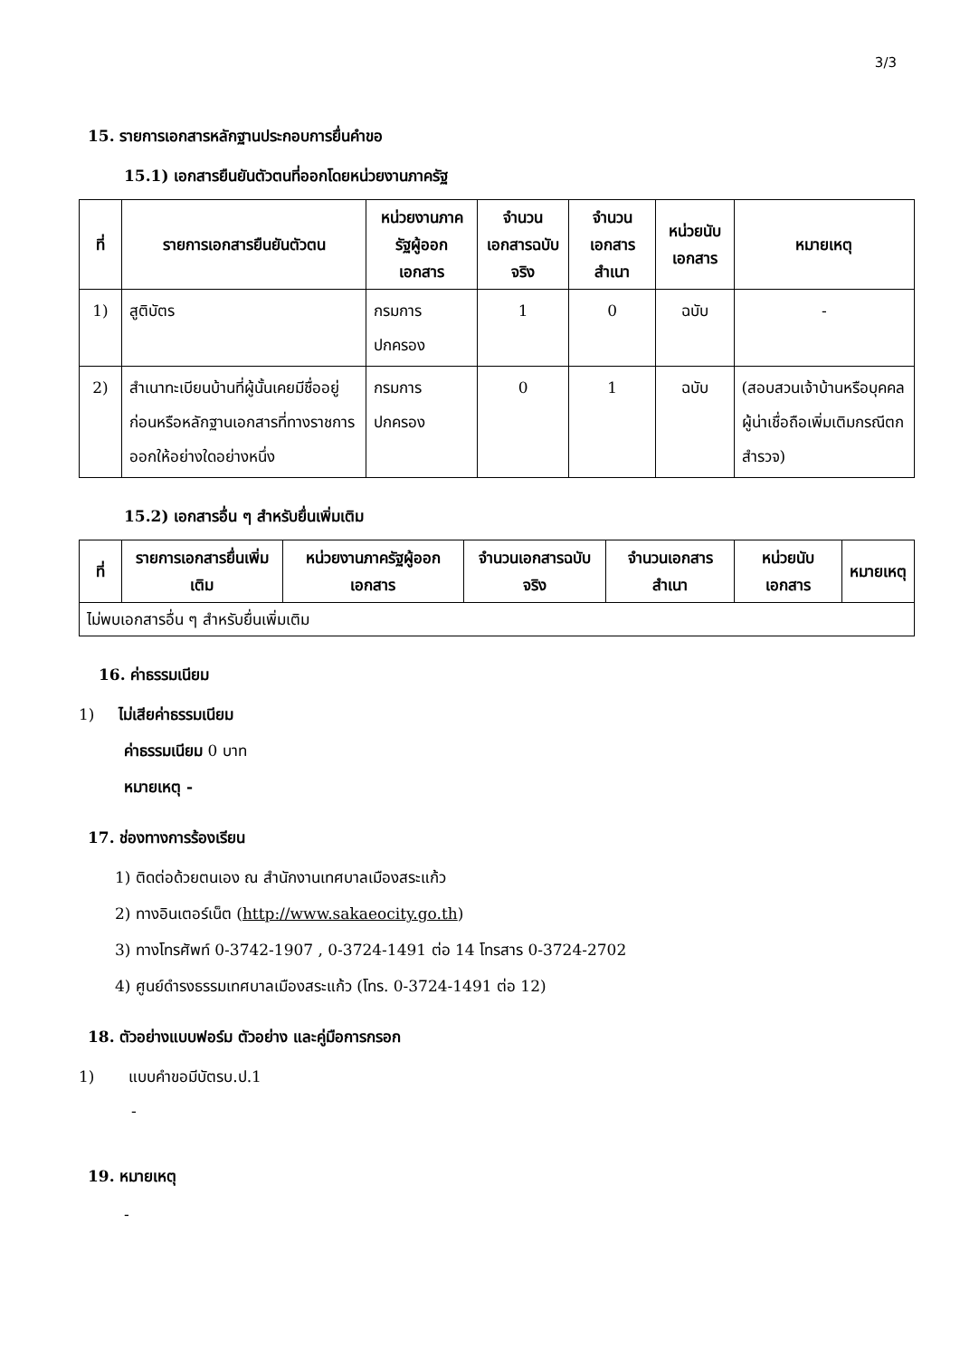3/3
15. รายการเอกสารหลักฐานประกอบการยื่นคำขอ
15.1) เอกสารยืนยันตัวตนที่ออกโดยหน่วยงานภาครัฐ
| ที่ | รายการเอกสารยืนยันตัวตน | หน่วยงานภาครัฐผู้ออกเอกสาร | จำนวนเอกสารฉบับจริง | จำนวนเอกสารสำเนา | หน่วยนับเอกสาร | หมายเหตุ |
| --- | --- | --- | --- | --- | --- | --- |
| 1) | สูติบัตร | กรมการปกครอง | 1 | 0 | ฉบับ | - |
| 2) | สำเนาทะเบียนบ้านที่ผู้นั้นเคยมีชื่ออยู่ก่อนหรือหลักฐานเอกสารที่ทางราชการออกให้อย่างใดอย่างหนึ่ง | กรมการปกครอง | 0 | 1 | ฉบับ | (สอบสวนเจ้าบ้านหรือบุคคลผู้น่าเชื่อถือเพิ่มเติมกรณีตกสำรวจ) |
15.2) เอกสารอื่น ๆ สำหรับยื่นเพิ่มเติม
| ที่ | รายการเอกสารยื่นเพิ่มเติม | หน่วยงานภาครัฐผู้ออกเอกสาร | จำนวนเอกสารฉบับจริง | จำนวนเอกสารสำเนา | หน่วยนับเอกสาร | หมายเหตุ |
| --- | --- | --- | --- | --- | --- | --- |
| ไม่พบเอกสารอื่น ๆ สำหรับยื่นเพิ่มเติม | | | | | | |
16. ค่าธรรมเนียม
1) ไม่เสียค่าธรรมเนียม
ค่าธรรมเนียม 0 บาท
หมายเหตุ -
17. ช่องทางการร้องเรียน
1) ติดต่อด้วยตนเอง ณ สำนักงานเทศบาลเมืองสระแก้ว
2) ทางอินเตอร์เน็ต (http://www.sakaeocity.go.th)
3) ทางโทรศัพท์ 0-3742-1907 , 0-3724-1491 ต่อ 14 โทรสาร 0-3724-2702
4) ศูนย์ดำรงธรรมเทศบาลเมืองสระแก้ว (โทร. 0-3724-1491 ต่อ 12)
18. ตัวอย่างแบบฟอร์ม ตัวอย่าง และคู่มือการกรอก
1) แบบคำขอมีบัตรบ.ป.1
-
19. หมายเหตุ
-